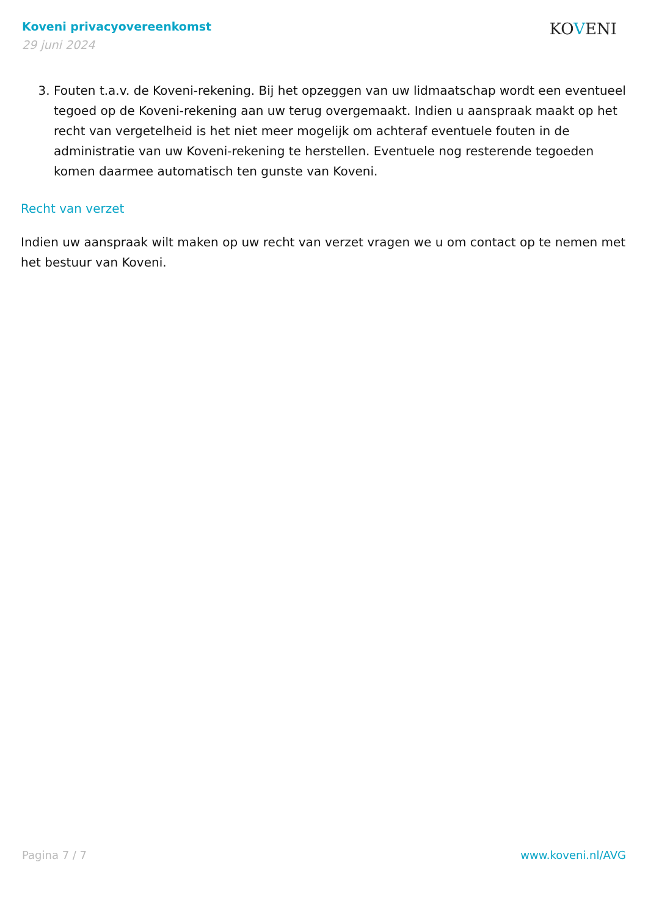Koveni privacyovereenkomst
29 juni 2024
KOVENI
3. Fouten t.a.v. de Koveni-rekening. Bij het opzeggen van uw lidmaatschap wordt een eventueel tegoed op de Koveni-rekening aan uw terug overgemaakt. Indien u aanspraak maakt op het recht van vergetelheid is het niet meer mogelijk om achteraf eventuele fouten in de administratie van uw Koveni-rekening te herstellen. Eventuele nog resterende tegoeden komen daarmee automatisch ten gunste van Koveni.
Recht van verzet
Indien uw aanspraak wilt maken op uw recht van verzet vragen we u om contact op te nemen met het bestuur van Koveni.
Pagina 7 / 7 www.koveni.nl/AVG